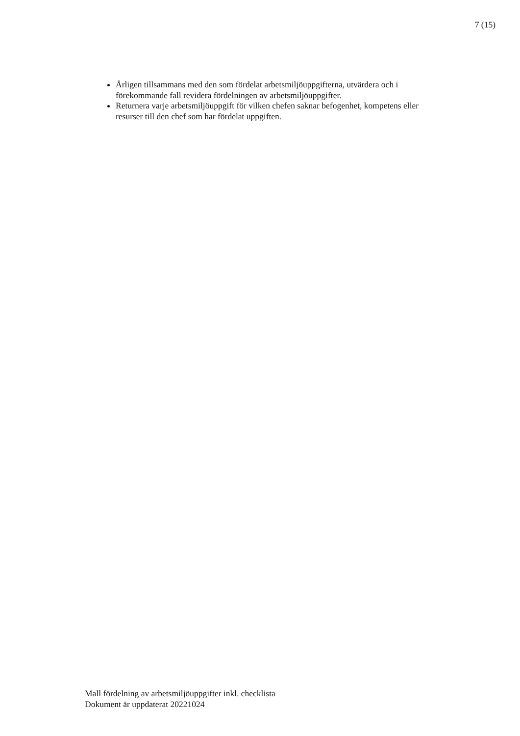7 (15)
Årligen tillsammans med den som fördelat arbetsmiljöuppgifterna, utvärdera och i förekommande fall revidera fördelningen av arbetsmiljöuppgifter.
Returnera varje arbetsmiljöuppgift för vilken chefen saknar befogenhet, kompetens eller resurser till den chef som har fördelat uppgiften.
Mall fördelning av arbetsmiljöuppgifter inkl. checklista
Dokument är uppdaterat 20221024